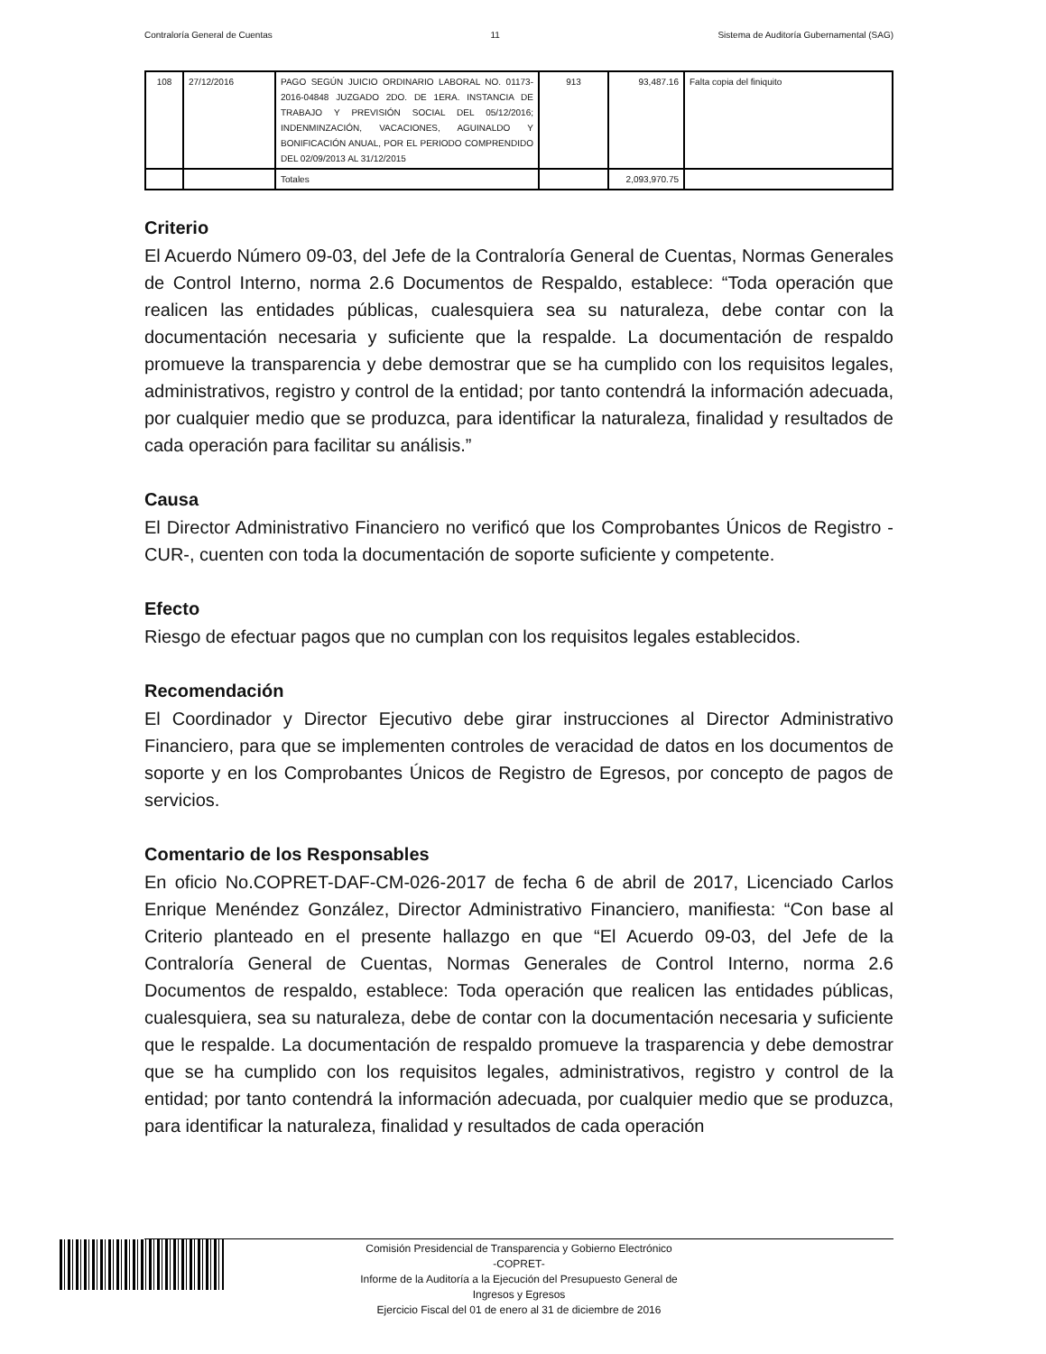Contraloría General de Cuentas 11 Sistema de Auditoría Gubernamental (SAG)
| 108 | 27/12/2016 | PAGO SEGÚN JUICIO ORDINARIO LABORAL NO. 01173-2016-04848 JUZGADO 2DO. DE 1ERA. INSTANCIA DE TRABAJO Y PREVISIÓN SOCIAL DEL 05/12/2016; INDENMINZACIÓN, VACACIONES, AGUINALDO Y BONIFICACIÓN ANUAL, POR EL PERIODO COMPRENDIDO DEL 02/09/2013 AL 31/12/2015 | 913 | 93,487.16 | Falta copia del finiquito |
| | | Totales | | 2,093,970.75 | |
Criterio
El Acuerdo Número 09-03, del Jefe de la Contraloría General de Cuentas, Normas Generales de Control Interno, norma 2.6 Documentos de Respaldo, establece: “Toda operación que realicen las entidades públicas, cualesquiera sea su naturaleza, debe contar con la documentación necesaria y suficiente que la respalde. La documentación de respaldo promueve la transparencia y debe demostrar que se ha cumplido con los requisitos legales, administrativos, registro y control de la entidad; por tanto contendrá la información adecuada, por cualquier medio que se produzca, para identificar la naturaleza, finalidad y resultados de cada operación para facilitar su análisis.”
Causa
El Director Administrativo Financiero no verificó que los Comprobantes Únicos de Registro -CUR-, cuenten con toda la documentación de soporte suficiente y competente.
Efecto
Riesgo de efectuar pagos que no cumplan con los requisitos legales establecidos.
Recomendación
El Coordinador y Director Ejecutivo debe girar instrucciones al Director Administrativo Financiero, para que se implementen controles de veracidad de datos en los documentos de soporte y en los Comprobantes Únicos de Registro de Egresos, por concepto de pagos de servicios.
Comentario de los Responsables
En oficio No.COPRET-DAF-CM-026-2017 de fecha 6 de abril de 2017, Licenciado Carlos Enrique Menéndez González, Director Administrativo Financiero, manifiesta: “Con base al Criterio planteado en el presente hallazgo en que “El Acuerdo 09-03, del Jefe de la Contraloría General de Cuentas, Normas Generales de Control Interno, norma 2.6 Documentos de respaldo, establece: Toda operación que realicen las entidades públicas, cualesquiera, sea su naturaleza, debe de contar con la documentación necesaria y suficiente que le respalde. La documentación de respaldo promueve la trasparencia y debe demostrar que se ha cumplido con los requisitos legales, administrativos, registro y control de la entidad; por tanto contendrá la información adecuada, por cualquier medio que se produzca, para identificar la naturaleza, finalidad y resultados de cada operación
Comisión Presidencial de Transparencia y Gobierno Electrónico
-COPRET-
Informe de la Auditoría a la Ejecución del Presupuesto General de
Ingresos y Egresos
Ejercicio Fiscal del 01 de enero al 31 de diciembre de 2016